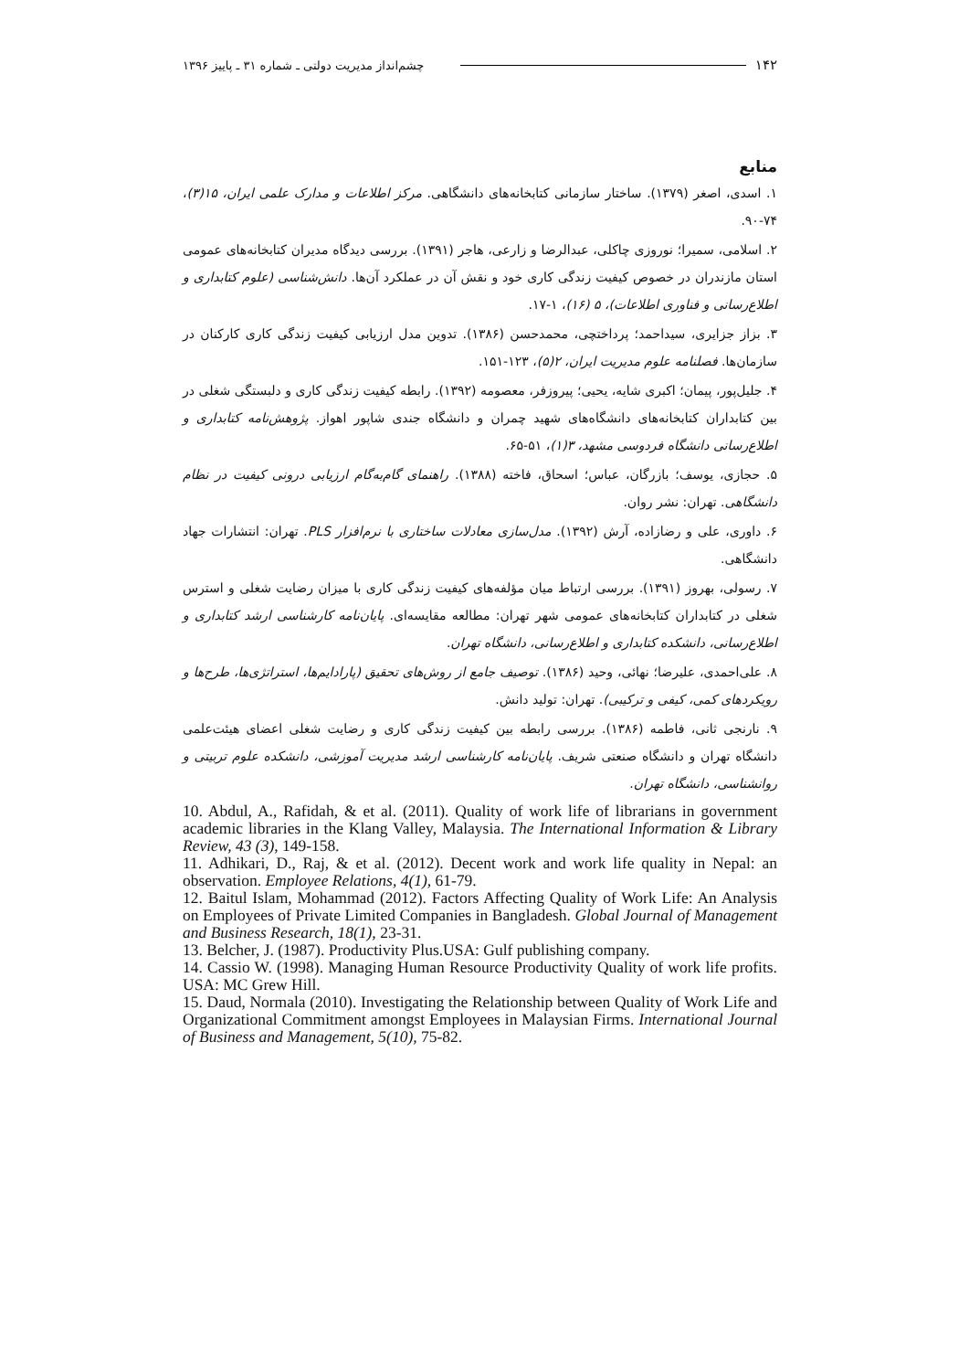۱۴۲ چشم‌انداز مدیریت دولتی ـ شماره ۳۱ ـ پاییز ۱۳۹۶
منابع
۱. اسدی، اصغر (۱۳۷۹). ساختار سازمانی کتابخانه‌های دانشگاهی. مرکز اطلاعات و مدارک علمی ایران، ۱۵(۳)، ۷۴-۹۰.
۲. اسلامی، سمیرا؛ نوروزی چاکلی، عبدالرضا و زارعی، هاجر (۱۳۹۱). بررسی دیدگاه مدیران کتابخانه‌های عمومی استان مازندران در خصوص کیفیت زندگی کاری خود و نقش آن در عملکرد آن‌ها. دانش‌شناسی (علوم کتابداری و اطلاع‌رسانی و فناوری اطلاعات)، ۵ (۱۶)، ۱-۱۷.
۳. بزاز جزایری، سیداحمد؛ پرداختچی، محمدحسن (۱۳۸۶). تدوین مدل ارزیابی کیفیت زندگی کاری کارکنان در سازمان‌ها. فصلنامه علوم مدیریت ایران، ۲(۵)، ۱۲۳-۱۵۱.
۴. جلیل‌پور، پیمان؛ اکبری شایه، یحیی؛ پیروزفر، معصومه (۱۳۹۲). رابطه کیفیت زندگی کاری و دلبستگی شغلی در بین کتابداران کتابخانه‌های دانشگاه‌های شهید چمران و دانشگاه جندی شاپور اهواز. پژوهش‌نامه کتابداری و اطلاع‌رسانی دانشگاه فردوسی مشهد، ۳(۱)، ۵۱-۶۵.
۵. حجازی، یوسف؛ بازرگان، عباس؛ اسحاق، فاخته (۱۳۸۸). راهنمای گام‌به‌گام ارزیابی درونی کیفیت در نظام دانشگاهی. تهران: نشر روان.
۶. داوری، علی و رضازاده، آرش (۱۳۹۲). مدل‌سازی معادلات ساختاری با نرم‌افزار PLS. تهران: انتشارات جهاد دانشگاهی.
۷. رسولی، بهروز (۱۳۹۱). بررسی ارتباط میان مؤلفه‌های کیفیت زندگی کاری با میزان رضایت شغلی و استرس شغلی در کتابداران کتابخانه‌های عمومی شهر تهران: مطالعه مقایسه‌ای. پایان‌نامه کارشناسی ارشد کتابداری و اطلاع‌رسانی، دانشکده کتابداری و اطلاع‌رسانی، دانشگاه تهران.
۸. علی‌احمدی، علیرضا؛ نهائی، وحید (۱۳۸۶). توصیف جامع از روش‌های تحقیق (پارادایم‌ها، استراتژی‌ها، طرح‌ها و رویکردهای کمی، کیفی و ترکیبی). تهران: تولید دانش.
۹. نارنجی ثانی، فاطمه (۱۳۸۶). بررسی رابطه بین کیفیت زندگی کاری و رضایت شغلی اعضای هیئت‌علمی دانشگاه تهران و دانشگاه صنعتی شریف. پایان‌نامه کارشناسی ارشد مدیریت آموزشی، دانشکده علوم تربیتی و روانشناسی، دانشگاه تهران.
10. Abdul, A., Rafidah, & et al. (2011). Quality of work life of librarians in government academic libraries in the Klang Valley, Malaysia. The International Information & Library Review, 43 (3), 149-158.
11. Adhikari, D., Raj, & et al. (2012). Decent work and work life quality in Nepal: an observation. Employee Relations, 4(1), 61-79.
12. Baitul Islam, Mohammad (2012). Factors Affecting Quality of Work Life: An Analysis on Employees of Private Limited Companies in Bangladesh. Global Journal of Management and Business Research, 18(1), 23-31.
13. Belcher, J. (1987). Productivity Plus.USA: Gulf publishing company.
14. Cassio W. (1998). Managing Human Resource Productivity Quality of work life profits. USA: MC Grew Hill.
15. Daud, Normala (2010). Investigating the Relationship between Quality of Work Life and Organizational Commitment amongst Employees in Malaysian Firms. International Journal of Business and Management, 5(10), 75-82.